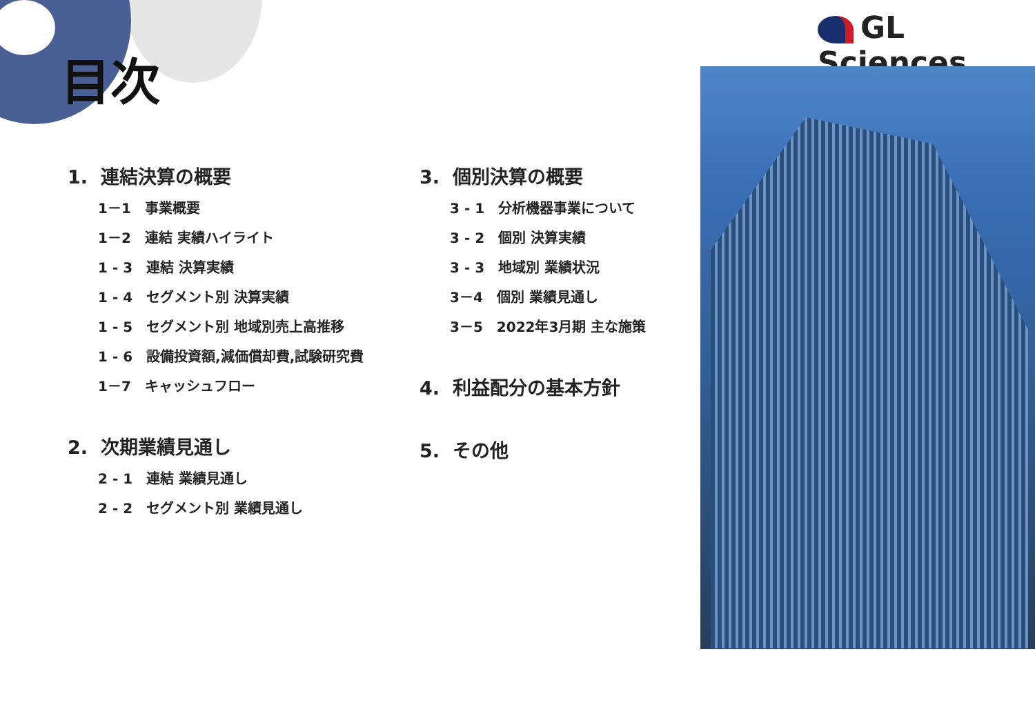目次
GL Sciences
1. 連結決算の概要
1－1　事業概要
1－2　連結 実績ハイライト
1 - 3　連結 決算実績
1 - 4　セグメント別 決算実績
1 - 5　セグメント別 地域別売上高推移
1 - 6　設備投資額,減価償却費,試験研究費
1－7　キャッシュフロー
2. 次期業績見通し
2 - 1　連結 業績見通し
2 - 2　セグメント別 業績見通し
3. 個別決算の概要
3 - 1　分析機器事業について
3 - 2　個別 決算実績
3 - 3　地域別 業績状況
3－4　個別 業績見通し
3－5　2022年3月期 主な施策
4. 利益配分の基本方針
5. その他